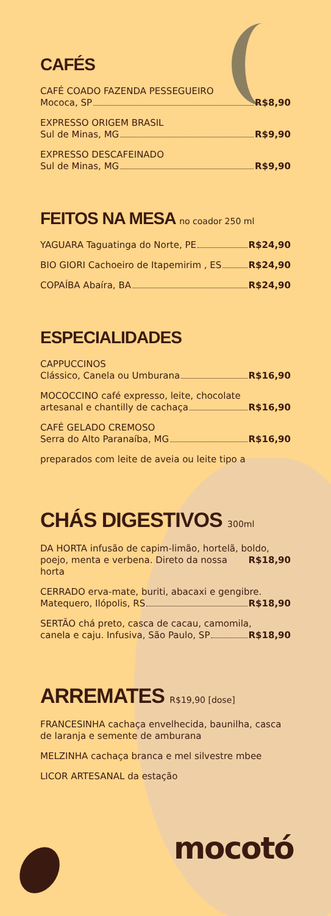CAFÉS
CAFÉ COADO FAZENDA PESSEGUEIRO
Mococa, SP R$8,90
EXPRESSO ORIGEM BRASIL
Sul de Minas, MG R$9,90
EXPRESSO DESCAFEINADO
Sul de Minas, MG R$9,90
FEITOS NA MESA no coador 250 ml
YAGUARA Taguatinga do Norte, PE R$24,90
BIO GIORI Cachoeiro de Itapemirim , ES R$24,90
COPAÍBA Abaíra, BA R$24,90
ESPECIALIDADES
CAPPUCCINOS
Clássico, Canela ou Umburana R$16,90
MOCOCCINO café expresso, leite, chocolate
artesanal e chantilly de cachaça R$16,90
CAFÉ GELADO CREMOSO
Serra do Alto Paranaíba, MG R$16,90
preparados com leite de aveia ou leite tipo a
CHÁS DIGESTIVOS 300ml
DA HORTA infusão de capim-limão, hortelã, boldo,
poejo, menta e verbena. Direto da nossa horta R$18,90
CERRADO erva-mate, buriti, abacaxi e gengibre.
Matequero, Ilópolis, RS R$18,90
SERTÃO chá preto, casca de cacau, camomila,
canela e caju. Infusiva, São Paulo, SP R$18,90
ARREMATES R$19,90 [dose]
FRANCESINHA cachaça envelhecida, baunilha, casca de laranja e semente de amburana
MELZINHA cachaça branca e mel silvestre mbee
LICOR ARTESANAL da estação
mocotó